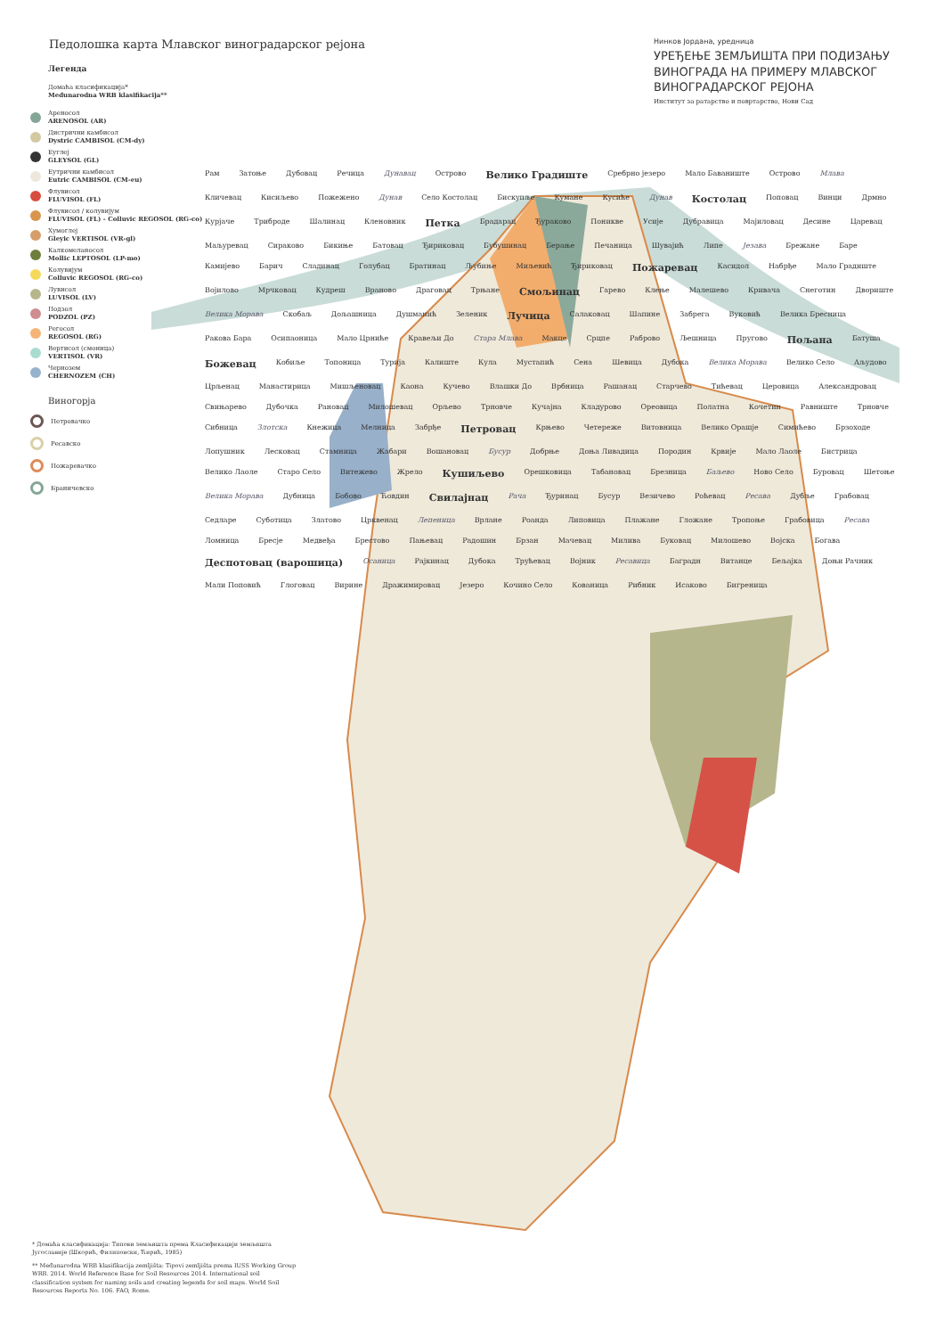Педолошка карта Млавског виноградарског рејона
Нинков Јордана, уредница
УРЕЂЕЊЕ ЗЕМЉИШТА ПРИ ПОДИЗАЊУ ВИНОГРАДА НА ПРИМЕРУ МЛАВСКОГ ВИНОГРАДАРСКОГ РЕЈОНА
Институт за ратарство и повртарство, Нови Сад
Легенда
Домаћа класификација*
Međunarodna WRB klasifikacija**
Ареносол
ARENOSOL (AR)
Дистрични камбисол
Dystric CAMBISOL (CM-dy)
Еуглеј
GLEYSOL (GL)
Еутрични камбисол
Eutric CAMBISOL (CM-eu)
Флувисол
FLUVISOL (FL)
Флувисол / колувијум
FLUVISOL (FL) - Colluvic REGOSOL (RG-co)
Хумоглеј
Gleyic VERTISOL (VR-gl)
Калкомеланосол
Mollic LEPTOSOL (LP-mo)
Колувијум
Colluvic REGOSOL (RG-co)
Лувисол
LUVISOL (LV)
Подзол
PODZOL (PZ)
Регосол
REGOSOL (RG)
Вертисол (смоница)
VERTISOL (VR)
Чернозем
CHERNOZEM (CH)
Виногорја
Петровачко
Ресавско
Пожаревачко
Браничевско
Рам Затоње Дубовац Речица Дунавац Острово Велико Градиште Сребрно језеро Мало Баваниште Острово Млава Кличевац Кисиљево Пожежено Дунав Село Костолац Бискупље Кумане Кусиће Дунав Костолац Поповац Винци Дрмно Курјаче Триброде Шалинац Кленовник Петка Брадарац Ђураково Пониквe Усије Дубравица Мајиловац Десине Царевац Маљуревац Сираково Бикиње Батовац Ђириковац Бубушинац Берање Печаница Шувајић Липе Језава Брежане Баре Камијево Барич Сладинац Голубац Братинац Љубиње Миљевић Ђириковац Пожаревац Касидол Набрђе Мало Градиште Војилово Мрчковац Кудреш Враново Драговац Трњане Смољинац Гарево Клење Малешево Кривача Снеготин Двориште Велика Морава Скобаљ Дољашница Душманић Зеленик Лучица Салаковац Шапине Забрега Вуковић Велика Бресница Ракова Бара Осипаоница Мало Црниће Кравељи До Стара Млава Макце Срцпе Раброво Љешница Пругово Пољана Батуша Божевац Кобиље Топоница Турија Калиште Кула Мустапић Сена Шевица Дубока Велика Морава Велико Село Аљудово Црљенац Манастирица Мишљеновац Каона Кучево Влашки До Врбница Рашанац Старчево Тићевац Церовица Александровац Свињарево Дубочка Рановац Милошевац Орљево Трновче Кучајна Кладурово Ореовица Полатна Кочетин Равниште Трновче Сибница Злотска Кнежица Мелница Забрђе Петровац Крњево Четереже Витовница Велико Орашје Симићево Брзоходе Лопушник Лесковац Стамница Жабари Вошановац Бусур Добрње Доња Ливадица Породин Крвије Мало Лаоле Бистрица Велико Лаоле Старо Село Витежево Жрело Кушиљево Орешковица Табановац Брезница Баљево Ново Село Буровац Шетоње Велика Морава Дубница Бобово Ћовдин Свилајнац Рача Ђуринац Бусур Везичево Роћевац Ресава Дубље Грабовац Седларе Суботица Златово Црквенац Лепеница Врлане Роанда Липовица Плажане Гложане Тропоње Грабовица Ресава Ломница Бресје Медвеђа Брестово Пањевац Радошин Брзан Мачевац Милива Буковац Милошево Војска Богава Деспотовац (варошица) Осаница Рајкинац Дубока Трућевац Војник Ресавица Баградн Витанце Бељајка Доњи Рачник Мали Поповић Глоговац Вирине Дражимировац Језеро Кочино Село Кованица Рибник Исаково Бигреница
* Домаћа класификација: Типови земљишта према Класификацији земљишта Југославије (Шкорић, Филиповски, Ћирић, 1985)
** Međunarodna WRB klasifikacija zemljišta: Tipovi zemljišta prema IUSS Working Group WRB. 2014. World Reference Base for Soil Resources 2014. International soil classification system for naming soils and creating legends for soil maps. World Soil Resources Reports No. 106. FAO, Rome.